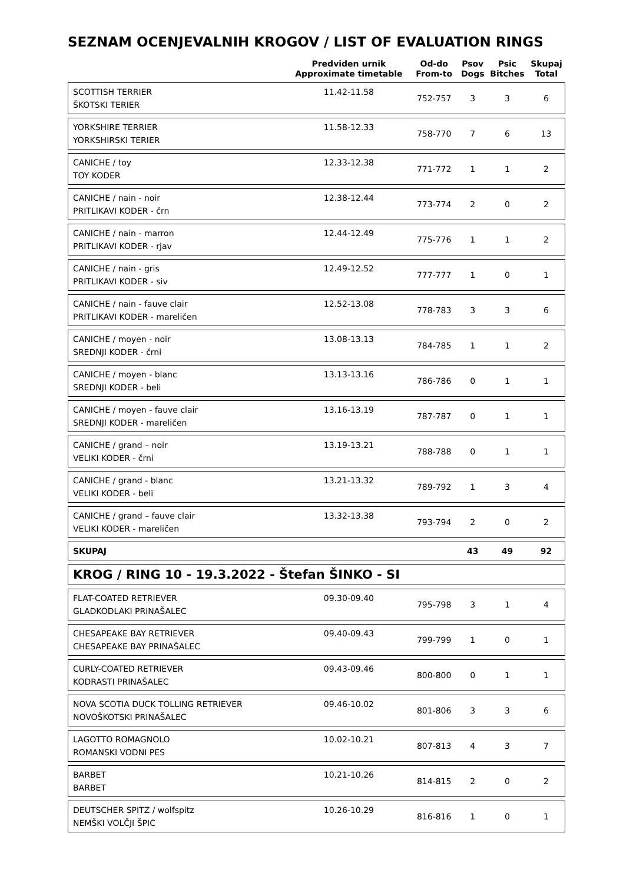SEZNAM OCENJEVALNIH KROGOV / LIST OF EVALUATION RINGS
| | Predviden urnik Approximate timetable | Od-do From-to | Psov Dogs | Psic Bitches | Skupaj Total |
| --- | --- | --- | --- | --- | --- |
| SCOTTISH TERRIER ŠKOTSKI TERIER | 11.42-11.58 | 752-757 | 3 | 3 | 6 |
| YORKSHIRE TERRIER YORKSHIRSKI TERIER | 11.58-12.33 | 758-770 | 7 | 6 | 13 |
| CANICHE / toy TOY KODER | 12.33-12.38 | 771-772 | 1 | 1 | 2 |
| CANICHE / nain - noir PRITLIKAVI KODER - črn | 12.38-12.44 | 773-774 | 2 | 0 | 2 |
| CANICHE / nain - marron PRITLIKAVI KODER - rjav | 12.44-12.49 | 775-776 | 1 | 1 | 2 |
| CANICHE / nain - gris PRITLIKAVI KODER - siv | 12.49-12.52 | 777-777 | 1 | 0 | 1 |
| CANICHE / nain - fauve clair PRITLIKAVI KODER - mareličen | 12.52-13.08 | 778-783 | 3 | 3 | 6 |
| CANICHE / moyen - noir SREDNJI KODER - črni | 13.08-13.13 | 784-785 | 1 | 1 | 2 |
| CANICHE / moyen - blanc SREDNJI KODER - beli | 13.13-13.16 | 786-786 | 0 | 1 | 1 |
| CANICHE / moyen - fauve clair SREDNJI KODER - mareličen | 13.16-13.19 | 787-787 | 0 | 1 | 1 |
| CANICHE / grand – noir VELIKI KODER - črni | 13.19-13.21 | 788-788 | 0 | 1 | 1 |
| CANICHE / grand - blanc VELIKI KODER - beli | 13.21-13.32 | 789-792 | 1 | 3 | 4 |
| CANICHE / grand – fauve clair VELIKI KODER - mareličen | 13.32-13.38 | 793-794 | 2 | 0 | 2 |
| SKUPAJ | | | 43 | 49 | 92 |
| KROG / RING 10 - 19.3.2022 - Štefan ŠINKO - SI | | | | | |
| FLAT-COATED RETRIEVER GLADKODLAKI PRINAŠALEC | 09.30-09.40 | 795-798 | 3 | 1 | 4 |
| CHESAPEAKE BAY RETRIEVER CHESAPEAKE BAY PRINAŠALEC | 09.40-09.43 | 799-799 | 1 | 0 | 1 |
| CURLY-COATED RETRIEVER KODRASTI PRINAŠALEC | 09.43-09.46 | 800-800 | 0 | 1 | 1 |
| NOVA SCOTIA DUCK TOLLING RETRIEVER NOVOŠKOTSKI PRINAŠALEC | 09.46-10.02 | 801-806 | 3 | 3 | 6 |
| LAGOTTO ROMAGNOLO ROMANSKI VODNI PES | 10.02-10.21 | 807-813 | 4 | 3 | 7 |
| BARBET BARBET | 10.21-10.26 | 814-815 | 2 | 0 | 2 |
| DEUTSCHER SPITZ / wolfspitz NEMŠKI VOLČJI ŠPIC | 10.26-10.29 | 816-816 | 1 | 0 | 1 |